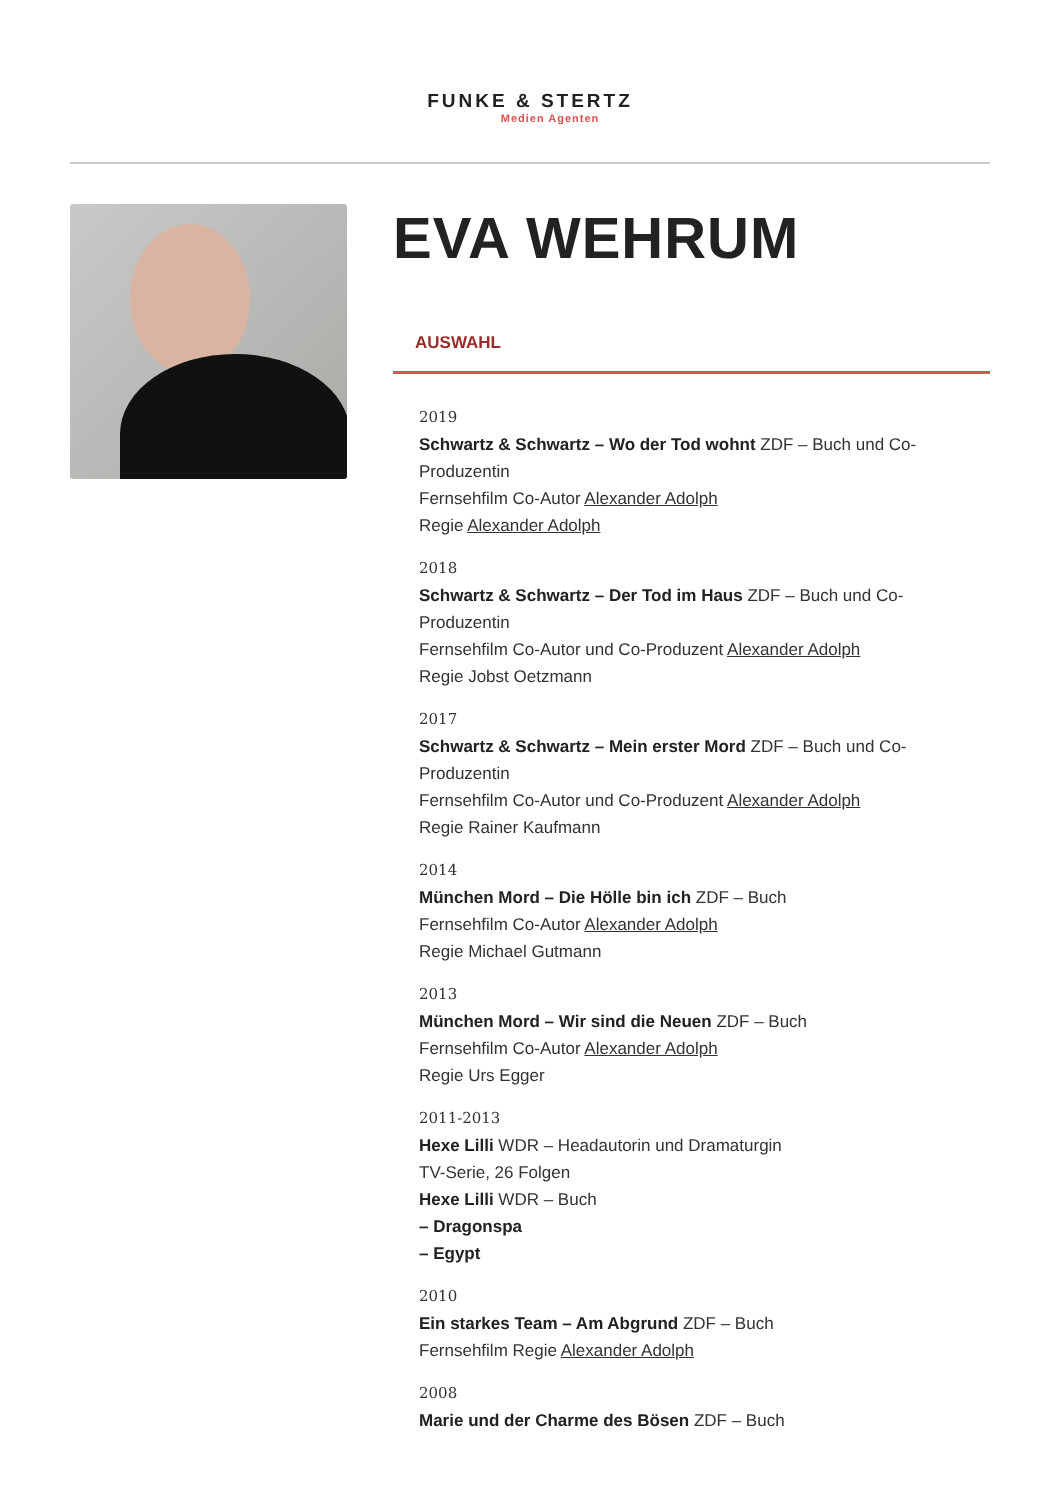FUNKE & STERTZ
Medien Agenten
EVA WEHRUM
AUSWAHL
2019
Schwartz & Schwartz – Wo der Tod wohnt ZDF – Buch und Co-Produzentin
Fernsehfilm Co-Autor Alexander Adolph
Regie Alexander Adolph
2018
Schwartz & Schwartz – Der Tod im Haus ZDF – Buch und Co-Produzentin
Fernsehfilm Co-Autor und Co-Produzent Alexander Adolph
Regie Jobst Oetzmann
2017
Schwartz & Schwartz – Mein erster Mord ZDF – Buch und Co-Produzentin
Fernsehfilm Co-Autor und Co-Produzent Alexander Adolph
Regie Rainer Kaufmann
2014
München Mord – Die Hölle bin ich ZDF – Buch
Fernsehfilm Co-Autor Alexander Adolph
Regie Michael Gutmann
2013
München Mord – Wir sind die Neuen ZDF – Buch
Fernsehfilm Co-Autor Alexander Adolph
Regie Urs Egger
2011-2013
Hexe Lilli WDR – Headautorin und Dramaturgin
TV-Serie, 26 Folgen
Hexe Lilli WDR – Buch
– Dragonspa
– Egypt
2010
Ein starkes Team – Am Abgrund ZDF – Buch
Fernsehfilm Regie Alexander Adolph
2008
Marie und der Charme des Bösen ZDF – Buch